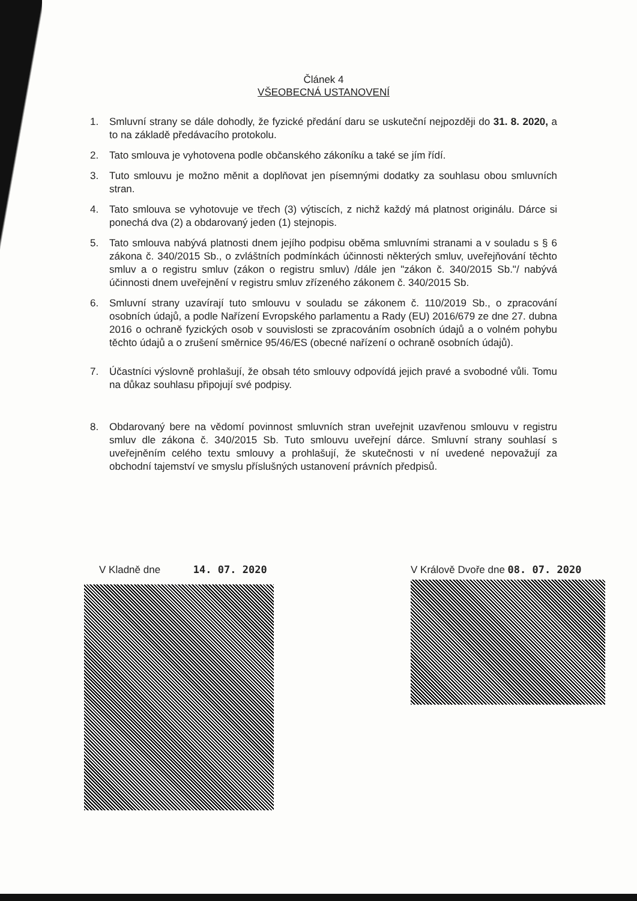Článek 4
VŠEOBECNÁ USTANOVENÍ
1. Smluvní strany se dále dohodly, že fyzické předání daru se uskuteční nejpozději do 31. 8. 2020, a to na základě předávacího protokolu.
2. Tato smlouva je vyhotovena podle občanského zákoníku a také se jím řídí.
3. Tuto smlouvu je možno měnit a doplňovat jen písemnými dodatky za souhlasu obou smluvních stran.
4. Tato smlouva se vyhotovuje ve třech (3) výtiscích, z nichž každý má platnost originálu. Dárce si ponechá dva (2) a obdarovaný jeden (1) stejnopis.
5. Tato smlouva nabývá platnosti dnem jejího podpisu oběma smluvními stranami a v souladu s § 6 zákona č. 340/2015 Sb., o zvláštních podmínkách účinnosti některých smluv, uveřejňování těchto smluv a o registru smluv (zákon o registru smluv) /dále jen "zákon č. 340/2015 Sb."/ nabývá účinnosti dnem uveřejnění v registru smluv zřízeného zákonem č. 340/2015 Sb.
6. Smluvní strany uzavírají tuto smlouvu v souladu se zákonem č. 110/2019 Sb., o zpracování osobních údajů, a podle Nařízení Evropského parlamentu a Rady (EU) 2016/679 ze dne 27. dubna 2016 o ochraně fyzických osob v souvislosti se zpracováním osobních údajů a o volném pohybu těchto údajů a o zrušení směrnice 95/46/ES (obecné nařízení o ochraně osobních údajů).
7. Účastníci výslovně prohlašují, že obsah této smlouvy odpovídá jejich pravé a svobodné vůli. Tomu na důkaz souhlasu připojují své podpisy.
8. Obdarovaný bere na vědomí povinnost smluvních stran uveřejnit uzavřenou smlouvu v registru smluv dle zákona č. 340/2015 Sb. Tuto smlouvu uveřejní dárce. Smluvní strany souhlasí s uveřejněním celého textu smlouvy a prohlašují, že skutečnosti v ní uvedené nepovažují za obchodní tajemství ve smyslu příslušných ustanovení právních předpisů.
V Kladně dne 14. 07. 2020 V Králově Dvoře dne 08. 07. 2020